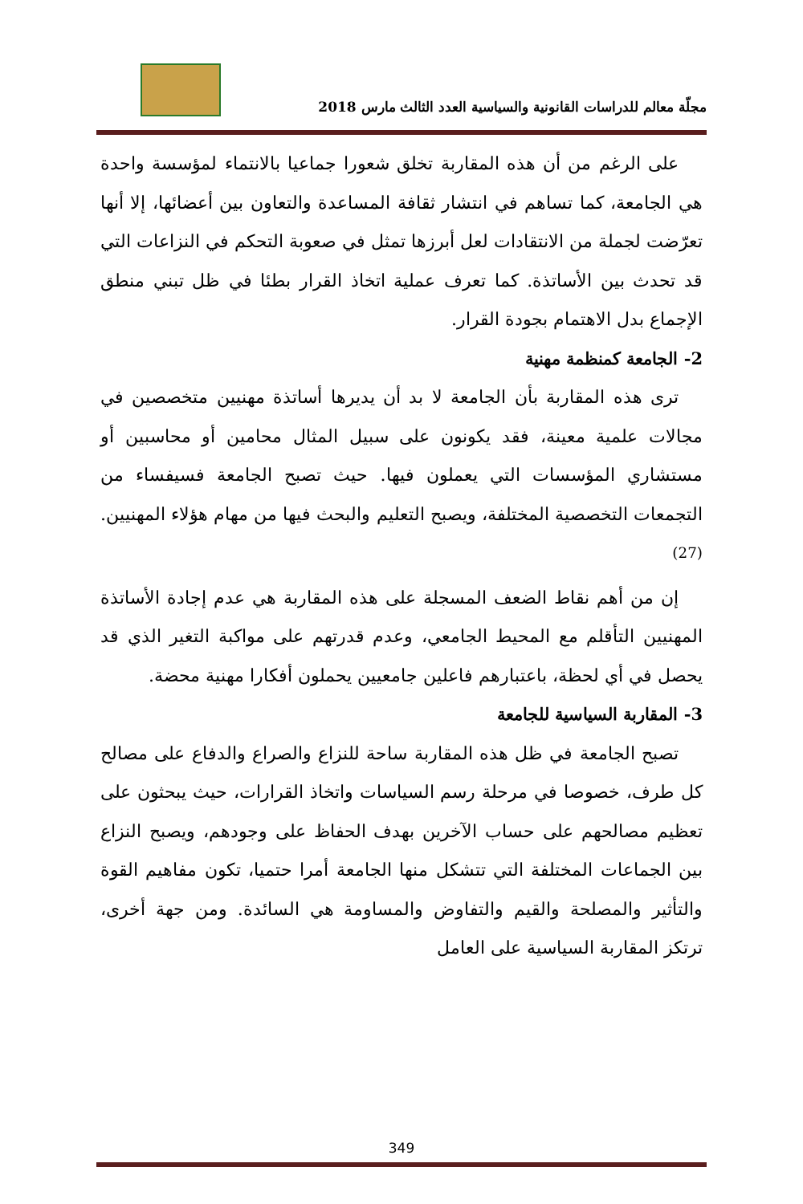مجلّة معالم للدراسات القانونية والسياسية العدد الثالث مارس 2018
على الرغم من أن هذه المقاربة تخلق شعورا جماعيا بالانتماء لمؤسسة واحدة هي الجامعة، كما تساهم في انتشار ثقافة المساعدة والتعاون بين أعضائها، إلا أنها تعرّضت لجملة من الانتقادات لعل أبرزها تمثل في صعوبة التحكم في النزاعات التي قد تحدث بين الأساتذة. كما تعرف عملية اتخاذ القرار بطئا في ظل تبني منطق الإجماع بدل الاهتمام بجودة القرار.
2- الجامعة كمنظمة مهنية
ترى هذه المقاربة بأن الجامعة لا بد أن يديرها أساتذة مهنيين متخصصين في مجالات علمية معينة، فقد يكونون على سبيل المثال محامين أو محاسبين أو مستشاري المؤسسات التي يعملون فيها. حيث تصبح الجامعة فسيفساء من التجمعات التخصصية المختلفة، ويصبح التعليم والبحث فيها من مهام هؤلاء المهنيين.<sup>(27)</sup>
إن من أهم نقاط الضعف المسجلة على هذه المقاربة هي عدم إجادة الأساتذة المهنيين التأقلم مع المحيط الجامعي، وعدم قدرتهم على مواكبة التغير الذي قد يحصل في أي لحظة، باعتبارهم فاعلين جامعيين يحملون أفكارا مهنية محضة.
3- المقاربة السياسية للجامعة
تصبح الجامعة في ظل هذه المقاربة ساحة للنزاع والصراع والدفاع على مصالح كل طرف، خصوصا في مرحلة رسم السياسات واتخاذ القرارات، حيث يبحثون على تعظيم مصالحهم على حساب الآخرين بهدف الحفاظ على وجودهم، ويصبح النزاع بين الجماعات المختلفة التي تتشكل منها الجامعة أمرا حتميا، تكون مفاهيم القوة والتأثير والمصلحة والقيم والتفاوض والمساومة هي السائدة. ومن جهة أخرى، ترتكز المقاربة السياسية على العامل
349